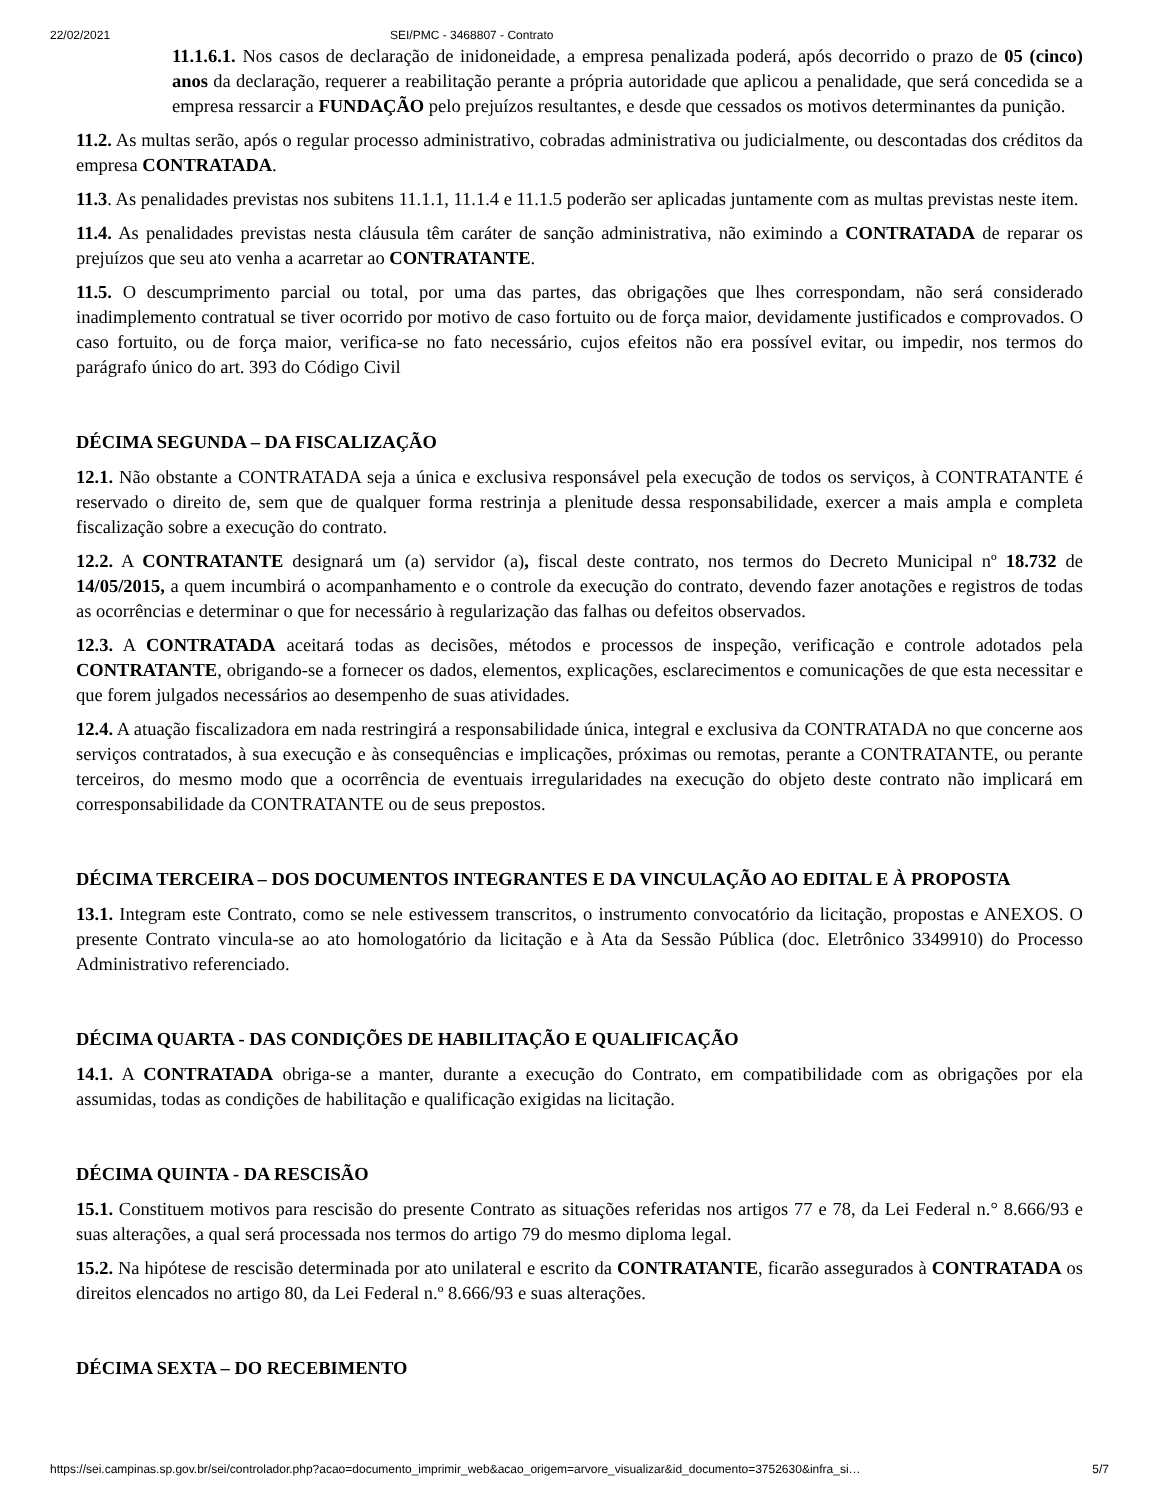22/02/2021 SEI/PMC - 3468807 - Contrato
11.1.6.1. Nos casos de declaração de inidoneidade, a empresa penalizada poderá, após decorrido o prazo de 05 (cinco) anos da declaração, requerer a reabilitação perante a própria autoridade que aplicou a penalidade, que será concedida se a empresa ressarcir a FUNDAÇÃO pelo prejuízos resultantes, e desde que cessados os motivos determinantes da punição.
11.2. As multas serão, após o regular processo administrativo, cobradas administrativa ou judicialmente, ou descontadas dos créditos da empresa CONTRATADA.
11.3. As penalidades previstas nos subitens 11.1.1, 11.1.4 e 11.1.5 poderão ser aplicadas juntamente com as multas previstas neste item.
11.4. As penalidades previstas nesta cláusula têm caráter de sanção administrativa, não eximindo a CONTRATADA de reparar os prejuízos que seu ato venha a acarretar ao CONTRATANTE.
11.5. O descumprimento parcial ou total, por uma das partes, das obrigações que lhes correspondam, não será considerado inadimplemento contratual se tiver ocorrido por motivo de caso fortuito ou de força maior, devidamente justificados e comprovados. O caso fortuito, ou de força maior, verifica-se no fato necessário, cujos efeitos não era possível evitar, ou impedir, nos termos do parágrafo único do art. 393 do Código Civil
DÉCIMA SEGUNDA – DA FISCALIZAÇÃO
12.1. Não obstante a CONTRATADA seja a única e exclusiva responsável pela execução de todos os serviços, à CONTRATANTE é reservado o direito de, sem que de qualquer forma restrinja a plenitude dessa responsabilidade, exercer a mais ampla e completa fiscalização sobre a execução do contrato.
12.2. A CONTRATANTE designará um (a) servidor (a), fiscal deste contrato, nos termos do Decreto Municipal nº 18.732 de 14/05/2015, a quem incumbirá o acompanhamento e o controle da execução do contrato, devendo fazer anotações e registros de todas as ocorrências e determinar o que for necessário à regularização das falhas ou defeitos observados.
12.3. A CONTRATADA aceitará todas as decisões, métodos e processos de inspeção, verificação e controle adotados pela CONTRATANTE, obrigando-se a fornecer os dados, elementos, explicações, esclarecimentos e comunicações de que esta necessitar e que forem julgados necessários ao desempenho de suas atividades.
12.4. A atuação fiscalizadora em nada restringirá a responsabilidade única, integral e exclusiva da CONTRATADA no que concerne aos serviços contratados, à sua execução e às consequências e implicações, próximas ou remotas, perante a CONTRATANTE, ou perante terceiros, do mesmo modo que a ocorrência de eventuais irregularidades na execução do objeto deste contrato não implicará em corresponsabilidade da CONTRATANTE ou de seus prepostos.
DÉCIMA TERCEIRA – DOS DOCUMENTOS INTEGRANTES E DA VINCULAÇÃO AO EDITAL E À PROPOSTA
13.1. Integram este Contrato, como se nele estivessem transcritos, o instrumento convocatório da licitação, propostas e ANEXOS. O presente Contrato vincula-se ao ato homologatório da licitação e à Ata da Sessão Pública (doc. Eletrônico 3349910) do Processo Administrativo referenciado.
DÉCIMA QUARTA - DAS CONDIÇÕES DE HABILITAÇÃO E QUALIFICAÇÃO
14.1. A CONTRATADA obriga-se a manter, durante a execução do Contrato, em compatibilidade com as obrigações por ela assumidas, todas as condições de habilitação e qualificação exigidas na licitação.
DÉCIMA QUINTA - DA RESCISÃO
15.1. Constituem motivos para rescisão do presente Contrato as situações referidas nos artigos 77 e 78, da Lei Federal n.° 8.666/93 e suas alterações, a qual será processada nos termos do artigo 79 do mesmo diploma legal.
15.2. Na hipótese de rescisão determinada por ato unilateral e escrito da CONTRATANTE, ficarão assegurados à CONTRATADA os direitos elencados no artigo 80, da Lei Federal n.º 8.666/93 e suas alterações.
DÉCIMA SEXTA – DO RECEBIMENTO
https://sei.campinas.sp.gov.br/sei/controlador.php?acao=documento_imprimir_web&acao_origem=arvore_visualizar&id_documento=3752630&infra_si… 5/7